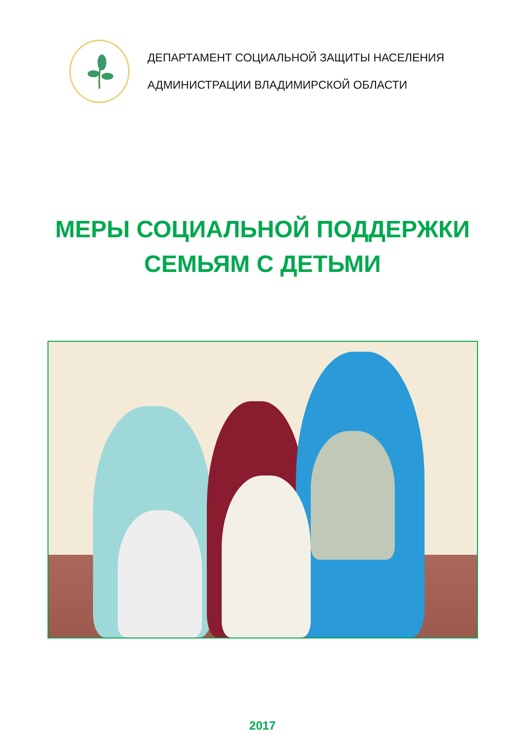ДЕПАРТАМЕНТ СОЦИАЛЬНОЙ ЗАЩИТЫ НАСЕЛЕНИЯ
АДМИНИСТРАЦИИ ВЛАДИМИРСКОЙ ОБЛАСТИ
МЕРЫ СОЦИАЛЬНОЙ ПОДДЕРЖКИ
СЕМЬЯМ С ДЕТЬМИ
2017